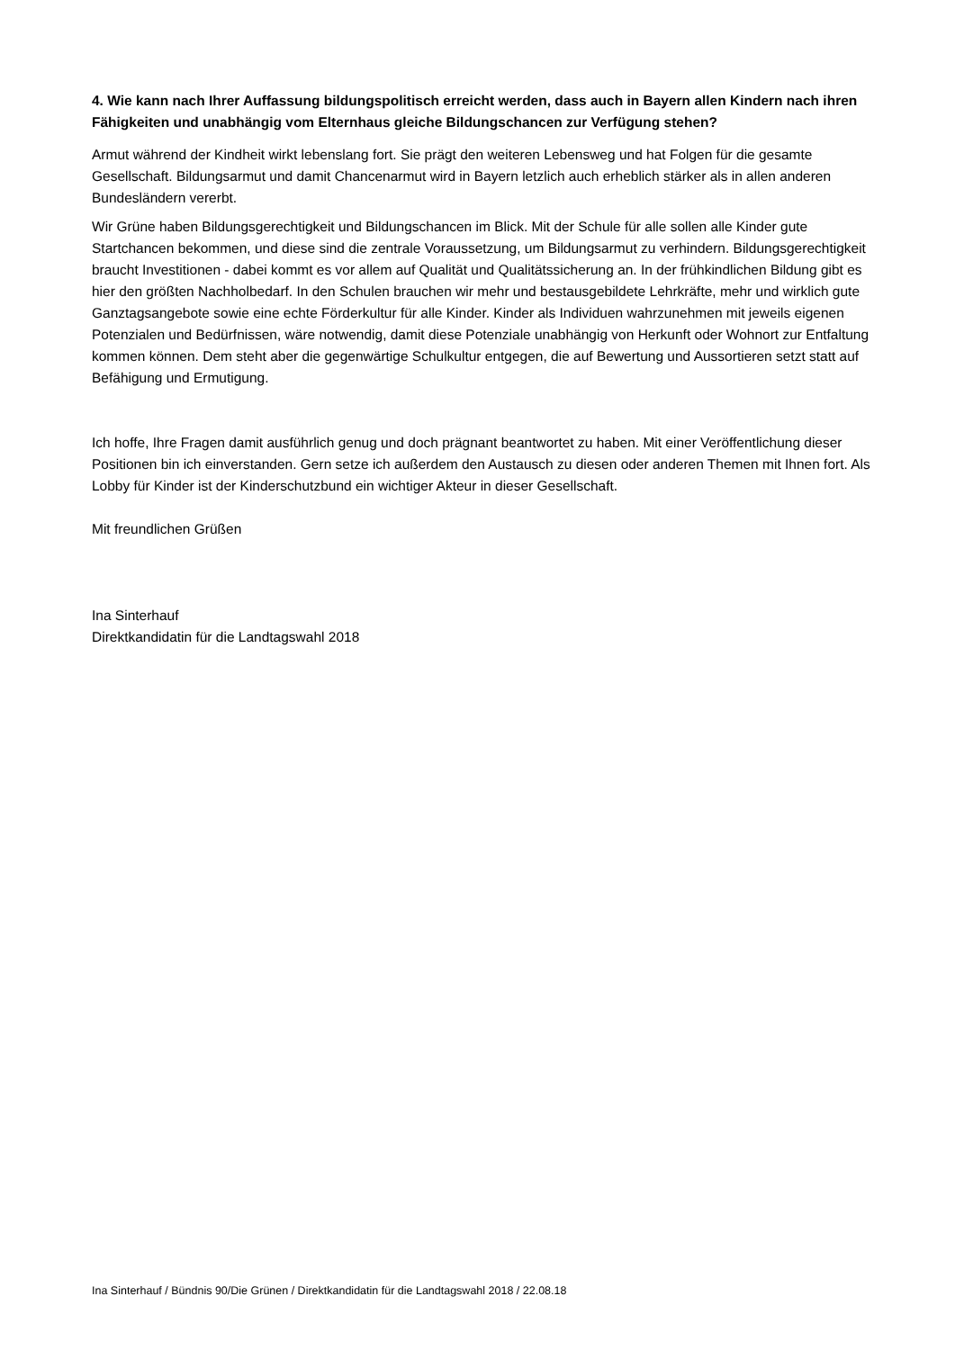4. Wie kann nach Ihrer Auffassung bildungspolitisch erreicht werden, dass auch in Bayern allen Kindern nach ihren Fähigkeiten und unabhängig vom Elternhaus gleiche Bildungschancen zur Verfügung stehen?
Armut während der Kindheit wirkt lebenslang fort. Sie prägt den weiteren Lebensweg und hat Folgen für die gesamte Gesellschaft. Bildungsarmut und damit Chancenarmut wird in Bayern letzlich auch erheblich stärker als in allen anderen Bundesländern vererbt.
Wir Grüne haben Bildungsgerechtigkeit und Bildungschancen im Blick. Mit der Schule für alle sollen alle Kinder gute Startchancen bekommen, und diese sind die zentrale Voraussetzung, um Bildungsarmut zu verhindern. Bildungsgerechtigkeit braucht Investitionen - dabei kommt es vor allem auf Qualität und Qualitätssicherung an. In der frühkindlichen Bildung gibt es hier den größten Nachholbedarf. In den Schulen brauchen wir mehr und bestausgebildete Lehrkräfte, mehr und wirklich gute Ganztagsangebote sowie eine echte Förderkultur für alle Kinder. Kinder als Individuen wahrzunehmen mit jeweils eigenen Potenzialen und Bedürfnissen, wäre notwendig, damit diese Potenziale unabhängig von Herkunft oder Wohnort zur Entfaltung kommen können. Dem steht aber die gegenwärtige Schulkultur entgegen, die auf Bewertung und Aussortieren setzt statt auf Befähigung und Ermutigung.
Ich hoffe, Ihre Fragen damit ausführlich genug und doch prägnant beantwortet zu haben. Mit einer Veröffentlichung dieser Positionen bin ich einverstanden. Gern setze ich außerdem den Austausch zu diesen oder anderen Themen mit Ihnen fort. Als Lobby für Kinder ist der Kinderschutzbund ein wichtiger Akteur in dieser Gesellschaft.
Mit freundlichen Grüßen
Ina Sinterhauf
Direktkandidatin für die Landtagswahl 2018
Ina Sinterhauf / Bündnis 90/Die Grünen / Direktkandidatin für die Landtagswahl 2018 / 22.08.18